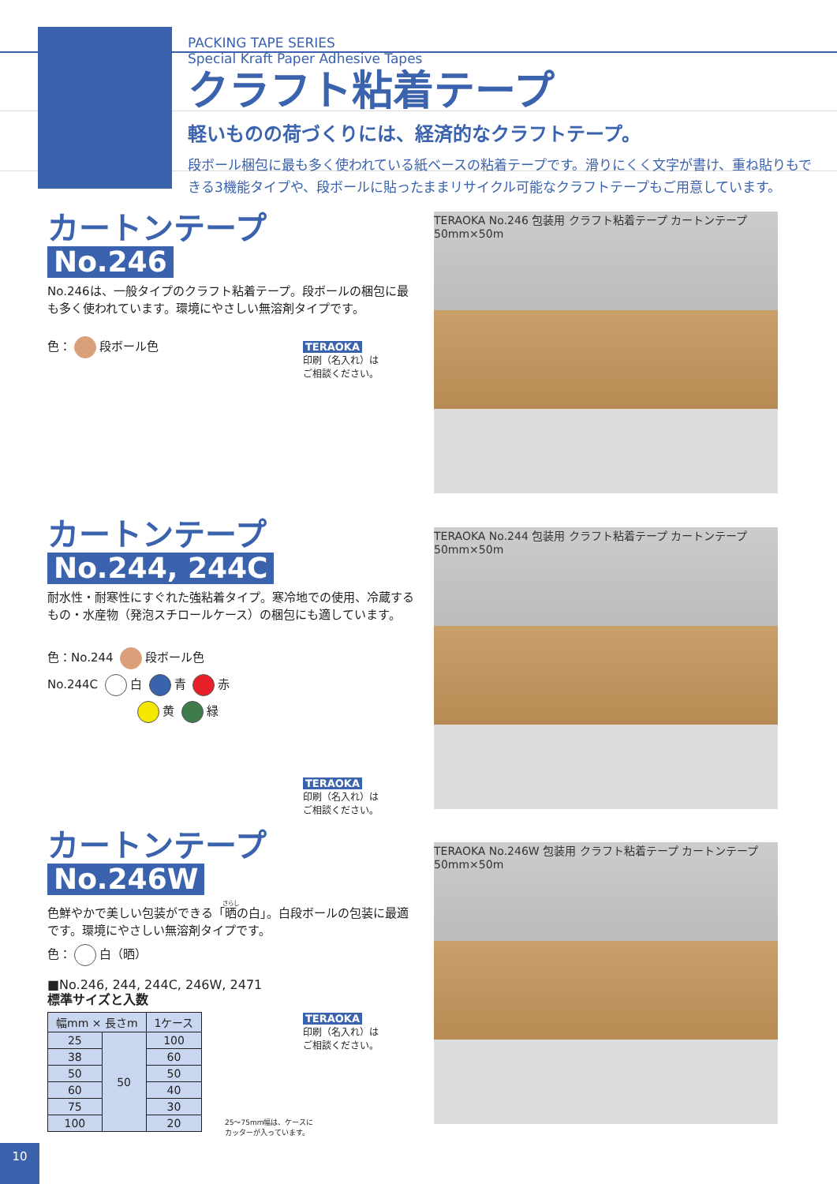PACKING TAPE SERIES
Special Kraft Paper Adhesive Tapes
クラフト粘着テープ
軽いものの荷づくりには、経済的なクラフトテープ。
段ボール梱包に最も多く使われている紙ベースの粘着テープです。滑りにくく文字が書け、重ね貼りもできる3機能タイプや、段ボールに貼ったままリサイクル可能なクラフトテープもご用意しています。
カートンテープ
No.246
No.246は、一般タイプのクラフト粘着テープ。段ボールの梱包に最も多く使われています。環境にやさしい無溶剤タイプです。
色： 段ボール色
TERAOKA
印刷（名入れ）は
ご相談ください。
TERAOKA No.246 包装用 クラフト粘着テープ カートンテープ 50mm×50m
カートンテープ
No.244, 244C
耐水性・耐寒性にすぐれた強粘着タイプ。寒冷地での使用、冷蔵するもの・水産物（発泡スチロールケース）の梱包にも適しています。
色：No.244 段ボール色
No.244C 白 青 赤
黄 緑
TERAOKA
印刷（名入れ）は
ご相談ください。
TERAOKA No.244 包装用 クラフト粘着テープ カートンテープ 50mm×50m
カートンテープ
No.246W
色鮮やかで美しい包装ができる「晒の白」。白段ボールの包装に最適です。環境にやさしい無溶剤タイプです。
色： 白（晒）
■No.246, 244, 244C, 246W, 2471
標準サイズと入数
| 幅mm × 長さm | | 1ケース |
| --- | --- | --- |
| 25 | 50 | 100 |
| 38 | | 60 |
| 50 | | 50 |
| 60 | | 40 |
| 75 | | 30 |
| 100 | | 20 |
TERAOKA
印刷（名入れ）は
ご相談ください。
25〜75mm幅は、ケースに
カッターが入っています。
TERAOKA No.246W 包装用 クラフト粘着テープ カートンテープ 50mm×50m
10